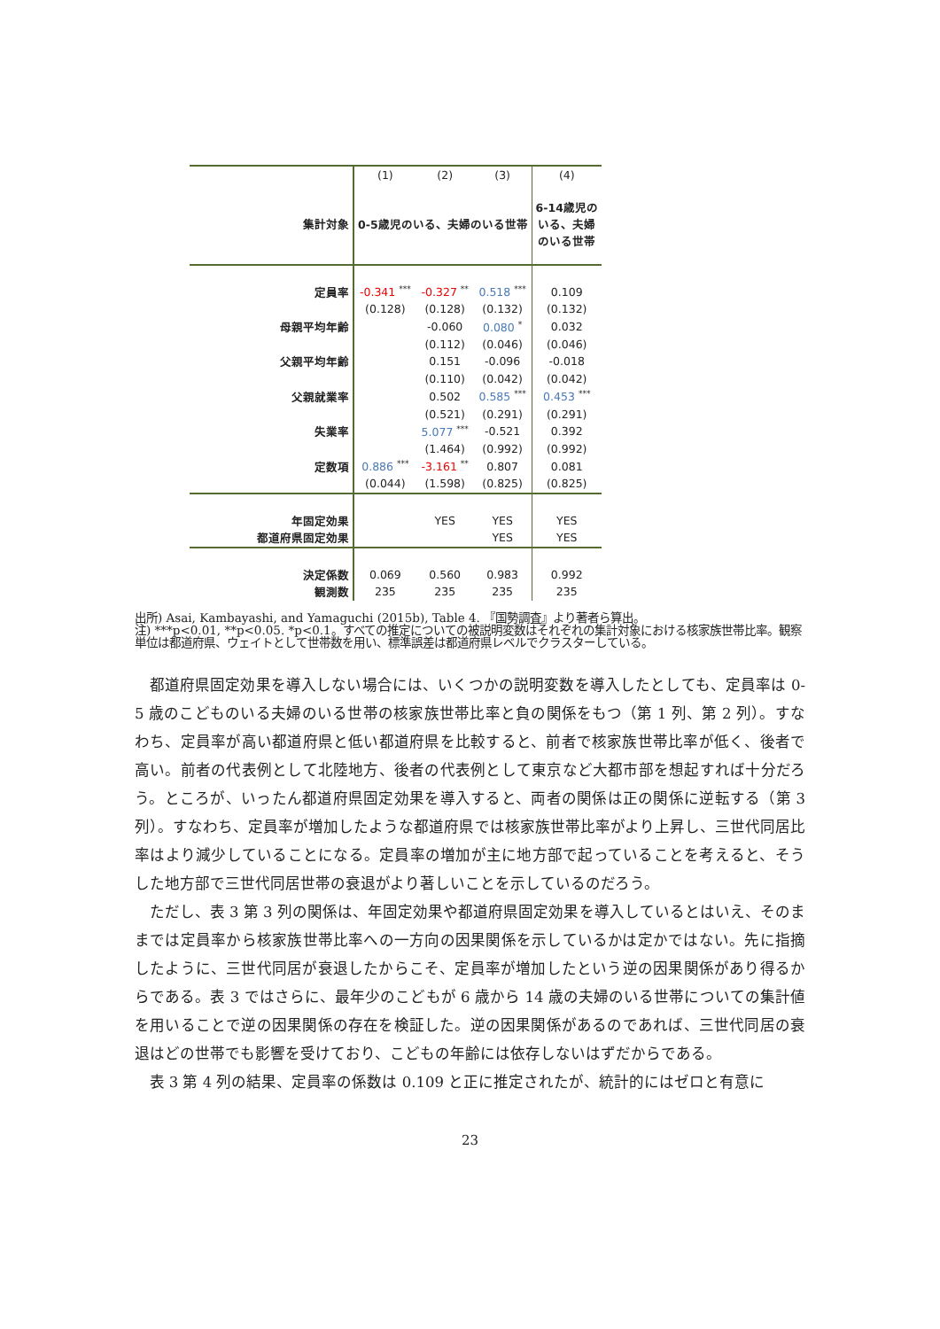| | (1) | (2) | (3) | (4) |
| 集計対象 | 0-5歳児のいる、夫婦のいる世帯 | | | 6-14歳児の いる、夫婦 のいる世帯 |
| 定員率 | -0.341 <sup>***</sup> | -0.327 <sup>**</sup> | 0.518 <sup>***</sup> | 0.109 |
| | (0.128) | (0.128) | (0.132) | (0.132) |
| 母親平均年齢 | | -0.060 | 0.080 <sup>*</sup> | 0.032 |
| | | (0.112) | (0.046) | (0.046) |
| 父親平均年齢 | | 0.151 | -0.096 | -0.018 |
| | | (0.110) | (0.042) | (0.042) |
| 父親就業率 | | 0.502 | 0.585 <sup>***</sup> | 0.453 <sup>***</sup> |
| | | (0.521) | (0.291) | (0.291) |
| 失業率 | | 5.077 <sup>***</sup> | -0.521 | 0.392 |
| | | (1.464) | (0.992) | (0.992) |
| 定数項 | 0.886 <sup>***</sup> | -3.161 <sup>**</sup> | 0.807 | 0.081 |
| | (0.044) | (1.598) | (0.825) | (0.825) |
| 年固定効果 | | YES | YES | YES |
| 都道府県固定効果 | | | YES | YES |
| 決定係数 | 0.069 | 0.560 | 0.983 | 0.992 |
| 観測数 | 235 | 235 | 235 | 235 |
出所) Asai, Kambayashi, and Yamaguchi (2015b), Table 4. 『国勢調査』より著者ら算出。
注) ***p<0.01, **p<0.05. *p<0.1。すべての推定についての被説明変数はそれぞれの集計対象における核家族世帯比率。観察単位は都道府県、ウェイトとして世帯数を用い、標準誤差は都道府県レベルでクラスターしている。
都道府県固定効果を導入しない場合には、いくつかの説明変数を導入したとしても、定員率は 0-5 歳のこどものいる夫婦のいる世帯の核家族世帯比率と負の関係をもつ（第 1 列、第 2 列）。すなわち、定員率が高い都道府県と低い都道府県を比較すると、前者で核家族世帯比率が低く、後者で高い。前者の代表例として北陸地方、後者の代表例として東京など大都市部を想起すれば十分だろう。ところが、いったん都道府県固定効果を導入すると、両者の関係は正の関係に逆転する（第 3 列）。すなわち、定員率が増加したような都道府県では核家族世帯比率がより上昇し、三世代同居比率はより減少していることになる。定員率の増加が主に地方部で起っていることを考えると、そうした地方部で三世代同居世帯の衰退がより著しいことを示しているのだろう。
ただし、表 3 第 3 列の関係は、年固定効果や都道府県固定効果を導入しているとはいえ、そのままでは定員率から核家族世帯比率への一方向の因果関係を示しているかは定かではない。先に指摘したように、三世代同居が衰退したからこそ、定員率が増加したという逆の因果関係があり得るからである。表 3 ではさらに、最年少のこどもが 6 歳から 14 歳の夫婦のいる世帯についての集計値を用いることで逆の因果関係の存在を検証した。逆の因果関係があるのであれば、三世代同居の衰退はどの世帯でも影響を受けており、こどもの年齢には依存しないはずだからである。
表 3 第 4 列の結果、定員率の係数は 0.109 と正に推定されたが、統計的にはゼロと有意に
23